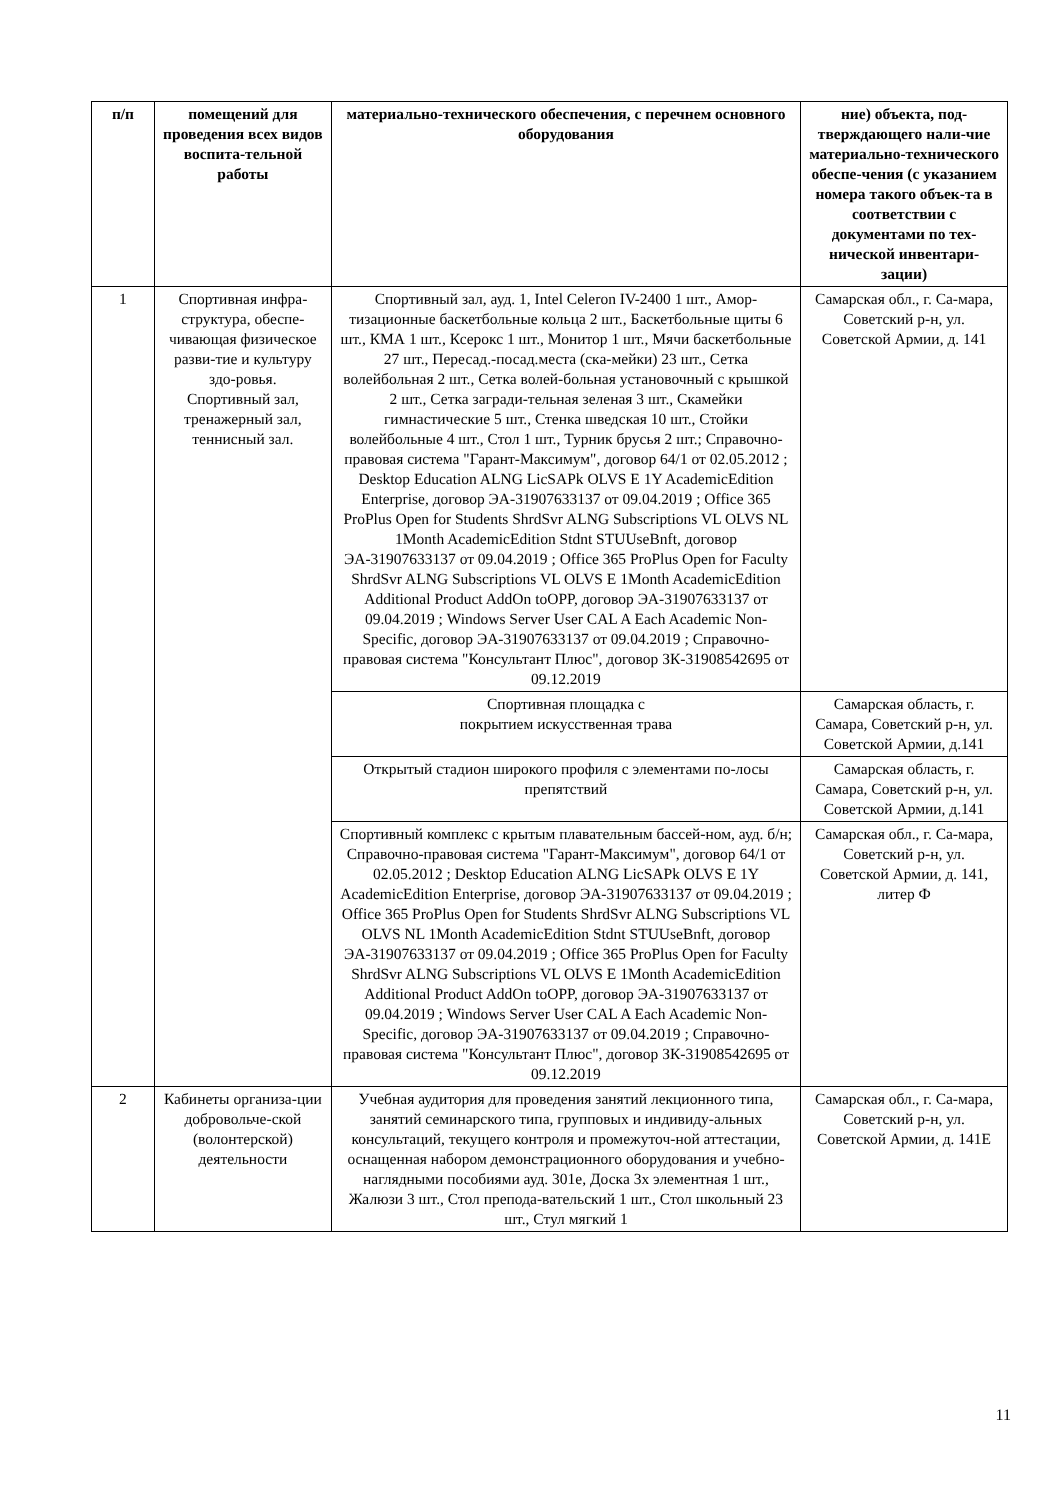| п/п | помещений для проведения всех видов воспита-тельной работы | материально-технического обеспечения, с перечнем основного оборудования | ние) объекта, под-тверждающего нали-чие материально-технического обеспе-чения (с указанием номера такого объек-та в соответствии с документами по тех-нической инвентари-зации) |
| --- | --- | --- | --- |
| 1 | Спортивная инфра-структура, обеспе-чивающая физическое разви-тие и культуру здо-ровья. Спортивный зал, тренажерный зал, теннисный зал. | Спортивный зал, ауд. 1, Intel Celeron IV-2400 1 шт., Амор-тизационные баскетбольные кольца 2 шт., Баскетбольные щиты 6 шт., КМА 1 шт., Ксерокс 1 шт., Монитор 1 шт., Мячи баскетбольные 27 шт., Пересад.-посад.места (ска-мейки) 23 шт., Сетка волейбольная 2 шт., Сетка волей-больная установочный с крышкой 2 шт., Сетка загради-тельная зеленая 3 шт., Скамейки гимнастические 5 шт., Стенка шведская 10 шт., Стойки волейбольные 4 шт., Стол 1 шт., Турник брусья 2 шт.; Справочно-правовая система "Гарант-Максимум", договор 64/1 от 02.05.2012 ; Desktop Education ALNG LicSAPk OLVS E 1Y AcademicEdition Enterprise, договор ЭА-31907633137 от 09.04.2019 ; Office 365 ProPlus Open for Students ShrdSvr ALNG Subscriptions VL OLVS NL 1Month AcademicEdition Stdnt STUUseBnft, договор ЭА-31907633137 от 09.04.2019 ; Office 365 ProPlus Open for Faculty ShrdSvr ALNG Subscriptions VL OLVS E 1Month AcademicEdition Additional Product AddOn toOPP, договор ЭА-31907633137 от 09.04.2019 ; Windows Server User CAL A Each Academic Non-Specific, договор ЭА-31907633137 от 09.04.2019 ; Справочно-правовая система "Консультант Плюс", договор ЗК-31908542695 от 09.12.2019 | Самарская обл., г. Са-мара, Советский р-н, ул. Советской Армии, д. 141 |
| | | Спортивная площадка с покрытием искусственная трава | Самарская область, г. Самара, Советский р-н, ул. Советской Армии, д.141 |
| | | Открытый стадион широкого профиля с элементами по-лосы препятствий | Самарская область, г. Самара, Советский р-н, ул. Советской Армии, д.141 |
| | | Спортивный комплекс с крытым плавательным бассей-ном, ауд. б/н; Справочно-правовая система "Гарант-Максимум", договор 64/1 от 02.05.2012 ; Desktop Education ALNG LicSAPk OLVS E 1Y AcademicEdition Enterprise, договор ЭА-31907633137 от 09.04.2019 ; Office 365 ProPlus Open for Students ShrdSvr ALNG Subscriptions VL OLVS NL 1Month AcademicEdition Stdnt STUUseBnft, договор ЭА-31907633137 от 09.04.2019 ; Office 365 ProPlus Open for Faculty ShrdSvr ALNG Subscriptions VL OLVS E 1Month AcademicEdition Additional Product AddOn toOPP, договор ЭА-31907633137 от 09.04.2019 ; Windows Server User CAL A Each Academic Non-Specific, договор ЭА-31907633137 от 09.04.2019 ; Справочно-правовая система "Консультант Плюс", договор ЗК-31908542695 от 09.12.2019 | Самарская обл., г. Са-мара, Советский р-н, ул. Советской Армии, д. 141, литер Ф |
| 2 | Кабинеты организа-ции добровольче-ской (волонтерской) деятельности | Учебная аудитория для проведения занятий лекционного типа, занятий семинарского типа, групповых и индивиду-альных консультаций, текущего контроля и промежуточ-ной аттестации, оснащенная набором демонстрационного оборудования и учебно-наглядными пособиями ауд. 301е, Доска 3х элементная 1 шт., Жалюзи 3 шт., Стол препода-вательский 1 шт., Стол школьный 23 шт., Стул мягкий 1 | Самарская обл., г. Са-мара, Советский р-н, ул. Советской Армии, д. 141Е |
11